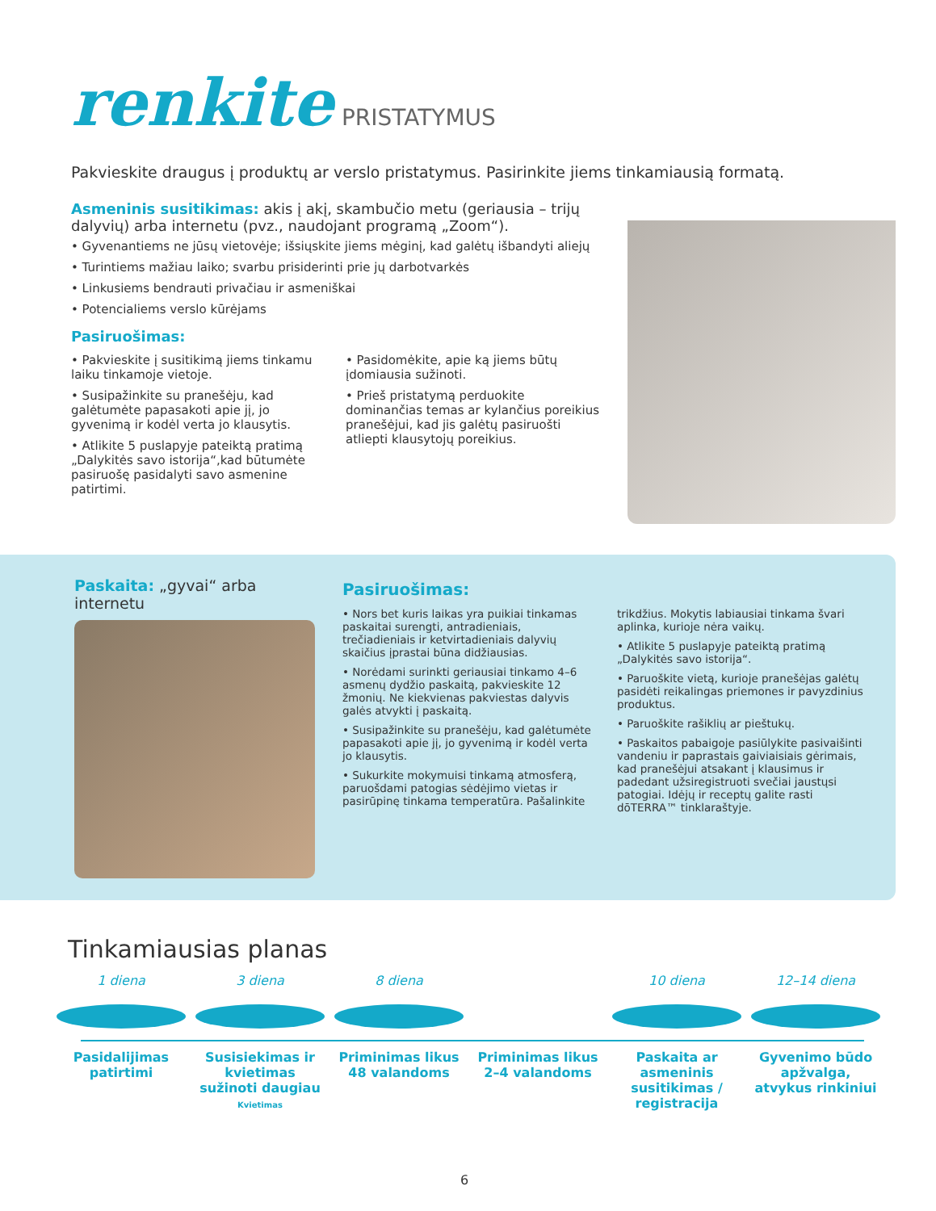renkite PRISTATYMUS
Pakvieskite draugus į produktų ar verslo pristatymus. Pasirinkite jiems tinkamiausią formatą.
Asmeninis susitikimas: akis į akį, skambučio metu (geriausia – trijų dalyvių) arba internetu (pvz., naudojant programą „Zoom“).
• Gyvenantiems ne jūsų vietovėje; išsiųskite jiems mėginį, kad galėtų išbandyti aliejų
• Turintiems mažiau laiko; svarbu prisiderinti prie jų darbotvarkės
• Linkusiems bendrauti privačiau ir asmeniškai
• Potencialiems verslo kūrėjams
Pasiruošimas:
• Pakvieskite į susitikimą jiems tinkamu laiku tinkamoje vietoje.
• Susipažinkite su pranešėju, kad galėtumėte papasakoti apie jį, jo gyvenimą ir kodėl verta jo klausytis.
• Atlikite 5 puslapyje pateiktą pratimą „Dalykitės savo istorija“,kad būtumėte pasiruošę pasidalyti savo asmenine patirtimi.
• Pasidomėkite, apie ką jiems būtų įdomiausia sužinoti.
• Prieš pristatymą perduokite dominančias temas ar kylančius poreikius pranešėjui, kad jis galėtų pasiruošti atliepti klausytojų poreikius.
Paskaita: „gyvai“ arba internetu
Pasiruošimas:
• Nors bet kuris laikas yra puikiai tinkamas paskaitai surengti, antradieniais, trečiadieniais ir ketvirtadieniais dalyvių skaičius įprastai būna didžiausias.
• Norėdami surinkti geriausiai tinkamo 4–6 asmenų dydžio paskaitą, pakvieskite 12 žmonių. Ne kiekvienas pakviestas dalyvis galės atvykti į paskaitą.
• Susipažinkite su pranešėju, kad galėtumėte papasakoti apie jį, jo gyvenimą ir kodėl verta jo klausytis.
• Sukurkite mokymuisi tinkamą atmosferą, paruošdami patogias sėdėjimo vietas ir pasirūpinę tinkama temperatūra. Pašalinkite trikdžius. Mokytis labiausiai tinkama švari aplinka, kurioje nėra vaikų.
• Atlikite 5 puslapyje pateiktą pratimą „Dalykitės savo istorija“.
• Paruoškite vietą, kurioje pranešėjas galėtų pasidėti reikalingas priemones ir pavyzdinius produktus.
• Paruoškite rašiklių ar pieštukų.
• Paskaitos pabaigoje pasiūlykite pasivaišinti vandeniu ir paprastais gaiviaisiais gėrimais, kad pranešėjui atsakant į klausimus ir padedant užsiregistruoti svečiai jaustųsi patogiai. Idėjų ir receptų galite rasti dōTERRA™ tinklaraštyje.
Tinkamiausias planas
1 diena
Pasidalijimas patirtimi
3 diena
Susisiekimas ir kvietimas sužinoti daugiau
Kvietimas
8 diena
Priminimas likus 48 valandoms
Priminimas likus 2–4 valandoms
10 diena
Paskaita ar asmeninis susitikimas / registracija
12–14 diena
Gyvenimo būdo apžvalga, atvykus rinkiniui
6